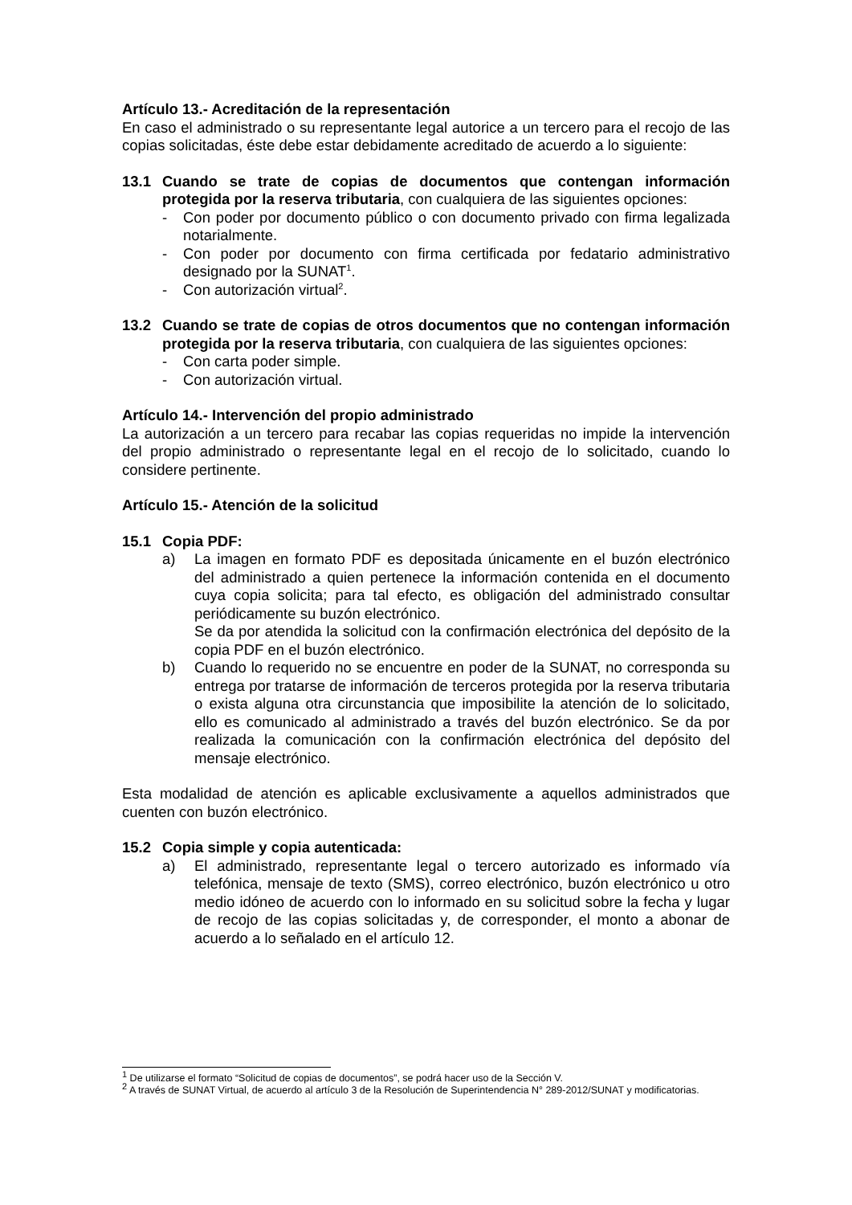Artículo 13.- Acreditación de la representación
En caso el administrado o su representante legal autorice a un tercero para el recojo de las copias solicitadas, éste debe estar debidamente acreditado de acuerdo a lo siguiente:
13.1 Cuando se trate de copias de documentos que contengan información protegida por la reserva tributaria, con cualquiera de las siguientes opciones:
- Con poder por documento público o con documento privado con firma legalizada notarialmente.
- Con poder por documento con firma certificada por fedatario administrativo designado por la SUNAT<sup>1</sup>.
- Con autorización virtual<sup>2</sup>.
13.2 Cuando se trate de copias de otros documentos que no contengan información protegida por la reserva tributaria, con cualquiera de las siguientes opciones:
- Con carta poder simple.
- Con autorización virtual.
Artículo 14.- Intervención del propio administrado
La autorización a un tercero para recabar las copias requeridas no impide la intervención del propio administrado o representante legal en el recojo de lo solicitado, cuando lo considere pertinente.
Artículo 15.- Atención de la solicitud
15.1 Copia PDF:
a) La imagen en formato PDF es depositada únicamente en el buzón electrónico del administrado a quien pertenece la información contenida en el documento cuya copia solicita; para tal efecto, es obligación del administrado consultar periódicamente su buzón electrónico.
Se da por atendida la solicitud con la confirmación electrónica del depósito de la copia PDF en el buzón electrónico.
b) Cuando lo requerido no se encuentre en poder de la SUNAT, no corresponda su entrega por tratarse de información de terceros protegida por la reserva tributaria o exista alguna otra circunstancia que imposibilite la atención de lo solicitado, ello es comunicado al administrado a través del buzón electrónico. Se da por realizada la comunicación con la confirmación electrónica del depósito del mensaje electrónico.
Esta modalidad de atención es aplicable exclusivamente a aquellos administrados que cuenten con buzón electrónico.
15.2 Copia simple y copia autenticada:
a) El administrado, representante legal o tercero autorizado es informado vía telefónica, mensaje de texto (SMS), correo electrónico, buzón electrónico u otro medio idóneo de acuerdo con lo informado en su solicitud sobre la fecha y lugar de recojo de las copias solicitadas y, de corresponder, el monto a abonar de acuerdo a lo señalado en el artículo 12.
<sup>1</sup> De utilizarse el formato “Solicitud de copias de documentos”, se podrá hacer uso de la Sección V.
<sup>2</sup> A través de SUNAT Virtual, de acuerdo al artículo 3 de la Resolución de Superintendencia N° 289-2012/SUNAT y modificatorias.